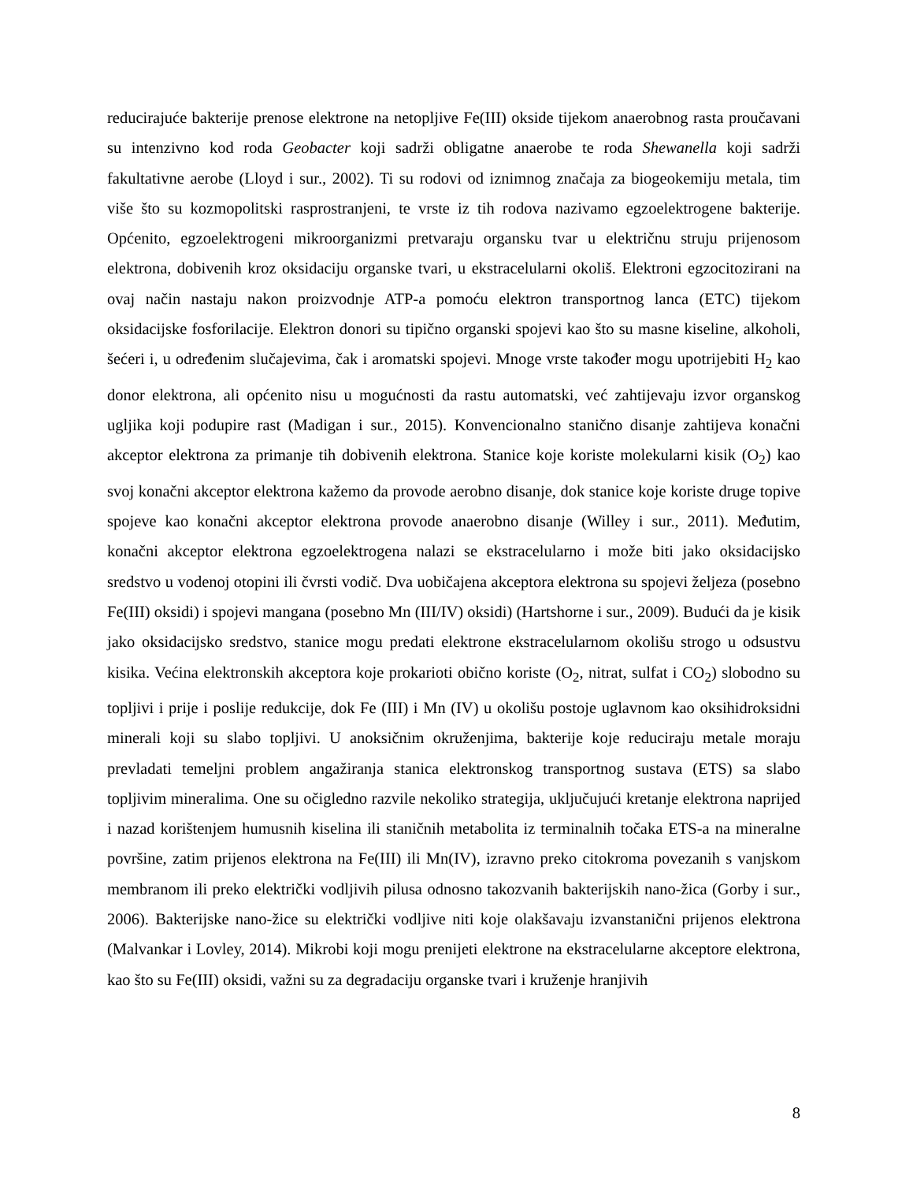reducirajuće bakterije prenose elektrone na netopljive Fe(III) okside tijekom anaerobnog rasta proučavani su intenzivno kod roda Geobacter koji sadrži obligatne anaerobe te roda Shewanella koji sadrži fakultativne aerobe (Lloyd i sur., 2002). Ti su rodovi od iznimnog značaja za biogeokemiju metala, tim više što su kozmopolitski rasprostranjeni, te vrste iz tih rodova nazivamo egzoelektrogene bakterije. Općenito, egzoelektrogeni mikroorganizmi pretvaraju organsku tvar u električnu struju prijenosom elektrona, dobivenih kroz oksidaciju organske tvari, u ekstracelularni okoliš. Elektroni egzocitozirani na ovaj način nastaju nakon proizvodnje ATP-a pomoću elektron transportnog lanca (ETC) tijekom oksidacijske fosforilacije. Elektron donori su tipično organski spojevi kao što su masne kiseline, alkoholi, šećeri i, u određenim slučajevima, čak i aromatski spojevi. Mnoge vrste također mogu upotrijebiti H<sub>2</sub> kao donor elektrona, ali općenito nisu u mogućnosti da rastu automatski, već zahtijevaju izvor organskog ugljika koji podupire rast (Madigan i sur., 2015). Konvencionalno stanično disanje zahtijeva konačni akceptor elektrona za primanje tih dobivenih elektrona. Stanice koje koriste molekularni kisik (O<sub>2</sub>) kao svoj konačni akceptor elektrona kažemo da provode aerobno disanje, dok stanice koje koriste druge topive spojeve kao konačni akceptor elektrona provode anaerobno disanje (Willey i sur., 2011). Međutim, konačni akceptor elektrona egzoelektrogena nalazi se ekstracelularno i može biti jako oksidacijsko sredstvo u vodenoj otopini ili čvrsti vodič. Dva uobičajena akceptora elektrona su spojevi željeza (posebno Fe(III) oksidi) i spojevi mangana (posebno Mn (III/IV) oksidi) (Hartshorne i sur., 2009). Budući da je kisik jako oksidacijsko sredstvo, stanice mogu predati elektrone ekstracelularnom okolišu strogo u odsustvu kisika. Većina elektronskih akceptora koje prokarioti obično koriste (O<sub>2</sub>, nitrat, sulfat i CO<sub>2</sub>) slobodno su topljivi i prije i poslije redukcije, dok Fe (III) i Mn (IV) u okolišu postoje uglavnom kao oksihidroksidni minerali koji su slabo topljivi. U anoksičnim okruženjima, bakterije koje reduciraju metale moraju prevladati temeljni problem angažiranja stanica elektronskog transportnog sustava (ETS) sa slabo topljivim mineralima. One su očigledno razvile nekoliko strategija, uključujući kretanje elektrona naprijed i nazad korištenjem humusnih kiselina ili staničnih metabolita iz terminalnih točaka ETS-a na mineralne površine, zatim prijenos elektrona na Fe(III) ili Mn(IV), izravno preko citokroma povezanih s vanjskom membranom ili preko električki vodljivih pilusa odnosno takozvanih bakterijskih nano-žica (Gorby i sur., 2006). Bakterijske nano-žice su električki vodljive niti koje olakšavaju izvanstanični prijenos elektrona (Malvankar i Lovley, 2014). Mikrobi koji mogu prenijeti elektrone na ekstracelularne akceptore elektrona, kao što su Fe(III) oksidi, važni su za degradaciju organske tvari i kruženje hranjivih
8